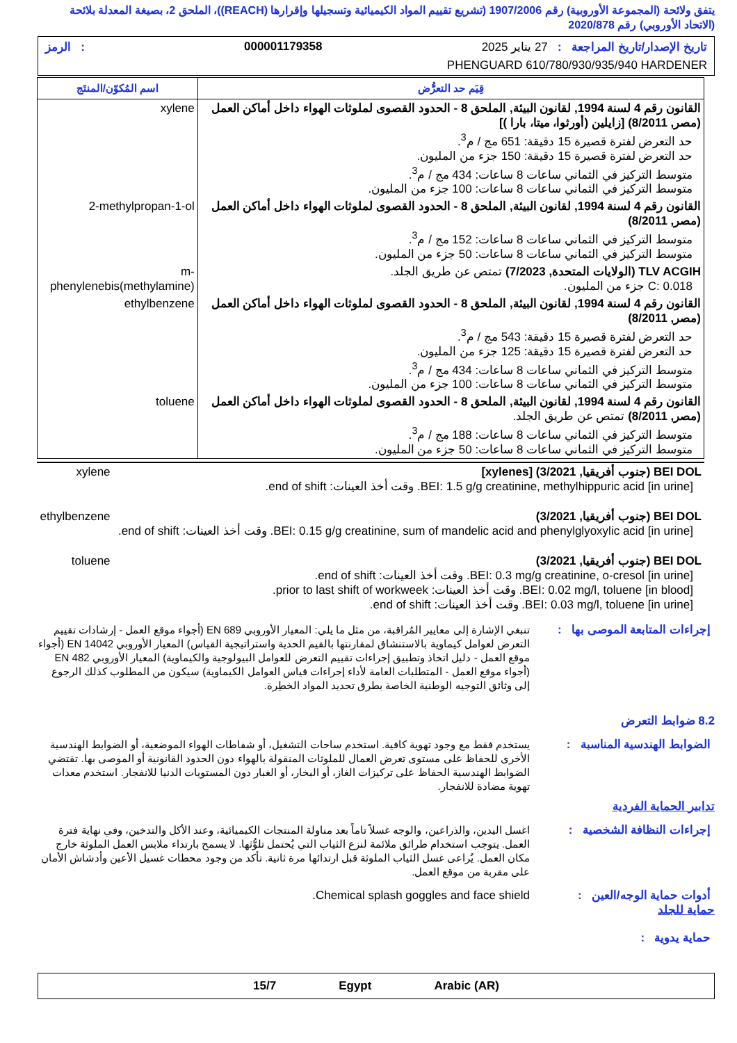يتفق ولائحة (المجموعة الأوروبية) رقم 1907/2006 (تشريع تقييم المواد الكيميائية وتسجيلها وإقرارها (REACH))، الملحق 2، بصيغة المعدلة بلائحة (الاتحاد الأوروبي) رقم 2020/878
تاريخ الإصدار/تاريخ المراجعة : 27 يناير 2025 000001179358: الرمز
PHENGUARD 610/780/930/935/940 HARDENER
| قِيَم حد التعرُّض | اسم المُكوّن/المنتَج |
| --- | --- |
| القانون رقم 4 لسنة 1994, لقانون البيئة, الملحق 8 - الحدود القصوى لملوثات الهواء داخل أماكن العمل (مصر, 8/2011) [زايلين (أورثوا، ميتا، بارا )] حد التعرض لفترة قصيرة 15 دقيقة: 651 مج / م<sup>3</sup>. حد التعرض لفترة قصيرة 15 دقيقة: 150 جزء من المليون. متوسط التركيز في الثماني ساعات 8 ساعات: 434 مج / م<sup>3</sup>. متوسط التركيز في الثماني ساعات 8 ساعات: 100 جزء من المليون. | xylene |
| القانون رقم 4 لسنة 1994, لقانون البيئة, الملحق 8 - الحدود القصوى لملوثات الهواء داخل أماكن العمل (مصر, 8/2011) متوسط التركيز في الثماني ساعات 8 ساعات: 152 مج / م<sup>3</sup>. متوسط التركيز في الثماني ساعات 8 ساعات: 50 جزء من المليون. | 2-methylpropan-1-ol |
| TLV ACGIH (الولايات المتحدة, 7/2023) تمتص عن طريق الجلد. C: 0.018 جزء من المليون. | m-phenylenebis(methylamine) |
| القانون رقم 4 لسنة 1994, لقانون البيئة, الملحق 8 - الحدود القصوى لملوثات الهواء داخل أماكن العمل (مصر, 8/2011) حد التعرض لفترة قصيرة 15 دقيقة: 543 مج / م<sup>3</sup>. حد التعرض لفترة قصيرة 15 دقيقة: 125 جزء من المليون. متوسط التركيز في الثماني ساعات 8 ساعات: 434 مج / م<sup>3</sup>. متوسط التركيز في الثماني ساعات 8 ساعات: 100 جزء من المليون. | ethylbenzene |
| القانون رقم 4 لسنة 1994, لقانون البيئة, الملحق 8 - الحدود القصوى لملوثات الهواء داخل أماكن العمل (مصر, 8/2011) تمتص عن طريق الجلد. متوسط التركيز في الثماني ساعات 8 ساعات: 188 مج / م<sup>3</sup>. متوسط التركيز في الثماني ساعات 8 ساعات: 50 جزء من المليون. | toluene |
| BEI DOL (جنوب أفريقيا, 3/2021) [xylenes] BEI: 1.5 g/g creatinine, methylhippuric acid [in urine]. وقت أخذ العينات: end of shift. | xylene |
| BEI DOL (جنوب أفريقيا, 3/2021) BEI: 0.15 g/g creatinine, sum of mandelic acid and phenylglyoxylic acid [in urine]. وقت أخذ العينات: end of shift. | ethylbenzene |
| BEI DOL (جنوب أفريقيا, 3/2021) BEI: 0.3 mg/g creatinine, o-cresol [in urine]. وقت أخذ العينات: end of shift. BEI: 0.02 mg/l, toluene [in blood]. وقت أخذ العينات: prior to last shift of workweek. BEI: 0.03 mg/l, toluene [in urine]. وقت أخذ العينات: end of shift. | toluene |
تنبغي الإشارة إلى معايير المُراقبة، من مثل ما يلي: المعيار الأوروبي EN 689 (أجواء موقع العمل - إرشادات تقييم التعرض لعوامل كيماوية بالاستنشاق لمقارنتها بالقيم الحدية واستراتيجية القياس) المعيار الأوروبي EN 14042 (أجواء موقع العمل - دليل اتخاذ وتطبيق إجراءات تقييم التعرض للعوامل البيولوجية والكيماوية) المعيار الأوروبي EN 482 (أجواء موقع العمل - المتطلبات العامة لأداء إجراءات قياس العوامل الكيماوية) سيكون من المطلوب كذلك الرجوع إلى وثائق التوجيه الوطنية الخاصة بطرق تحديد المواد الخطِرة.
إجراءات المتابعة الموصى بها :
8.2 ضوابط التعرض
الضوابط الهندسية المناسبة :
يستخدم فقط مع وجود تهوية كافية. استخدم ساحات التشغيل، أو شفاطات الهواء الموضعية، أو الضوابط الهندسية الأخرى للحفاظ على مستوى تعرض العمال للملوثات المنقولة بالهواء دون الحدود القانونية أو الموصى بها. تقتضي الضوابط الهندسية الحفاظ على تركيزات الغاز، أو البخار، أو الغبار دون المستويات الدنيا للانفجار. استخدم معدات تهوية مضادة للانفجار.
تدابير الحماية الفردية
إجراءات النظافة الشخصية :
اغسل اليدين، والذراعين، والوجه غسلاً تاماً بعد مناولة المنتجات الكيميائية، وعند الأكل والتدخين، وفي نهاية فترة العمل. يتوجب استخدام طرائق ملائمة لنزع الثياب التي يُحتمل تلوُّثها. لا يسمح بارتداء ملابس العمل الملوثة خارج مكان العمل. يُراعى غسل الثياب الملوثة قبل ارتدائها مرة ثانية. تأكد من وجود محطات غسيل الأعين وأدشاش الأمان على مقربة من موقع العمل.
أدوات حماية الوجه/العين :
Chemical splash goggles and face shield.
حماية للجلد
حماية يدوية :
15/7 Egypt Arabic (AR)